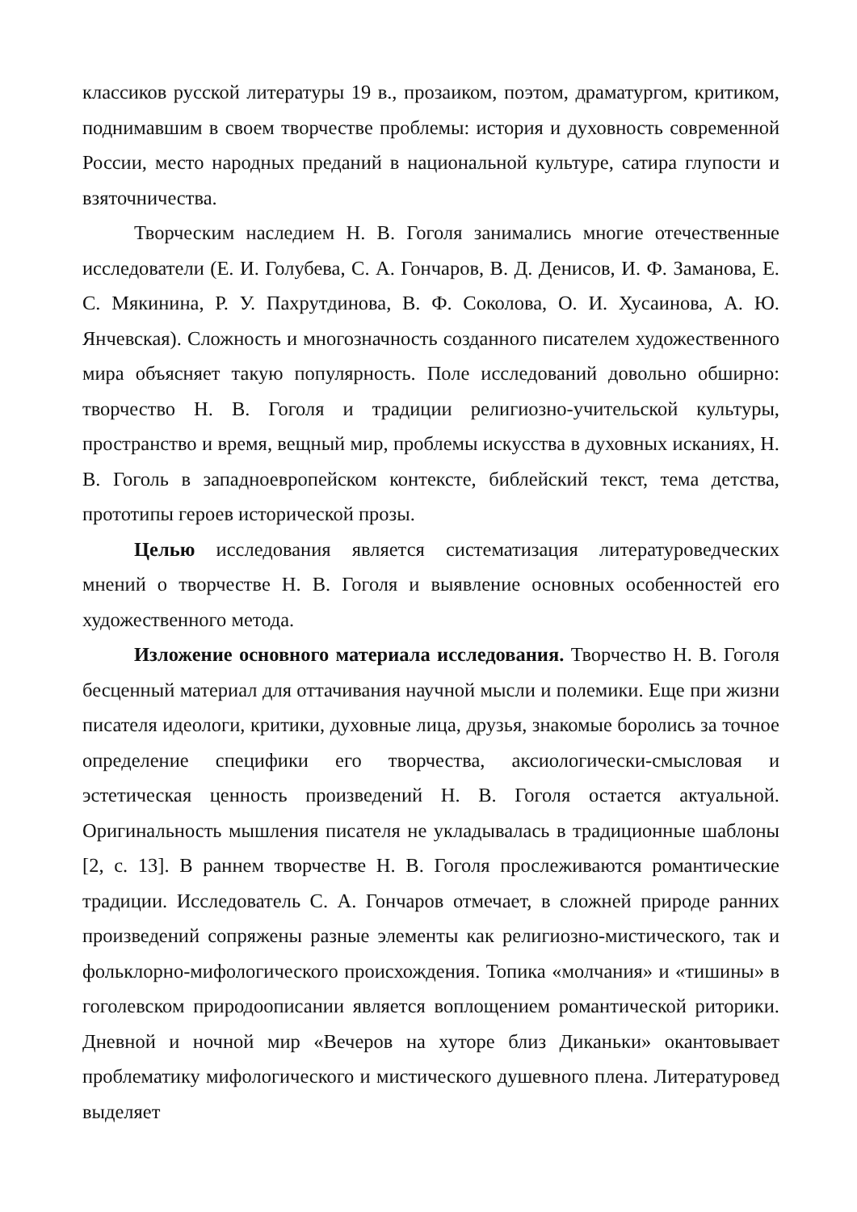классиков русской литературы 19 в., прозаиком, поэтом, драматургом, критиком, поднимавшим в своем творчестве проблемы: история и духовность современной России, место народных преданий в национальной культуре, сатира глупости и взяточничества.
Творческим наследием Н. В. Гоголя занимались многие отечественные исследователи (Е. И. Голубева, С. А. Гончаров, В. Д. Денисов, И. Ф. Заманова, Е. С. Мякинина, Р. У. Пахрутдинова, В. Ф. Соколова, О. И. Хусаинова, А. Ю. Янчевская). Сложность и многозначность созданного писателем художественного мира объясняет такую популярность. Поле исследований довольно обширно: творчество Н. В. Гоголя и традиции религиозно-учительской культуры, пространство и время, вещный мир, проблемы искусства в духовных исканиях, Н. В. Гоголь в западноевропейском контексте, библейский текст, тема детства, прототипы героев исторической прозы.
Целью исследования является систематизация литературоведческих мнений о творчестве Н. В. Гоголя и выявление основных особенностей его художественного метода.
Изложение основного материала исследования. Творчество Н. В. Гоголя бесценный материал для оттачивания научной мысли и полемики. Еще при жизни писателя идеологи, критики, духовные лица, друзья, знакомые боролись за точное определение специфики его творчества, аксиологически-смысловая и эстетическая ценность произведений Н. В. Гоголя остается актуальной. Оригинальность мышления писателя не укладывалась в традиционные шаблоны [2, с. 13]. В раннем творчестве Н. В. Гоголя прослеживаются романтические традиции. Исследователь С. А. Гончаров отмечает, в сложней природе ранних произведений сопряжены разные элементы как религиозно-мистического, так и фольклорно-мифологического происхождения. Топика «молчания» и «тишины» в гоголевском природоописании является воплощением романтической риторики. Дневной и ночной мир «Вечеров на хуторе близ Диканьки» окантовывает проблематику мифологического и мистического душевного плена. Литературовед выделяет